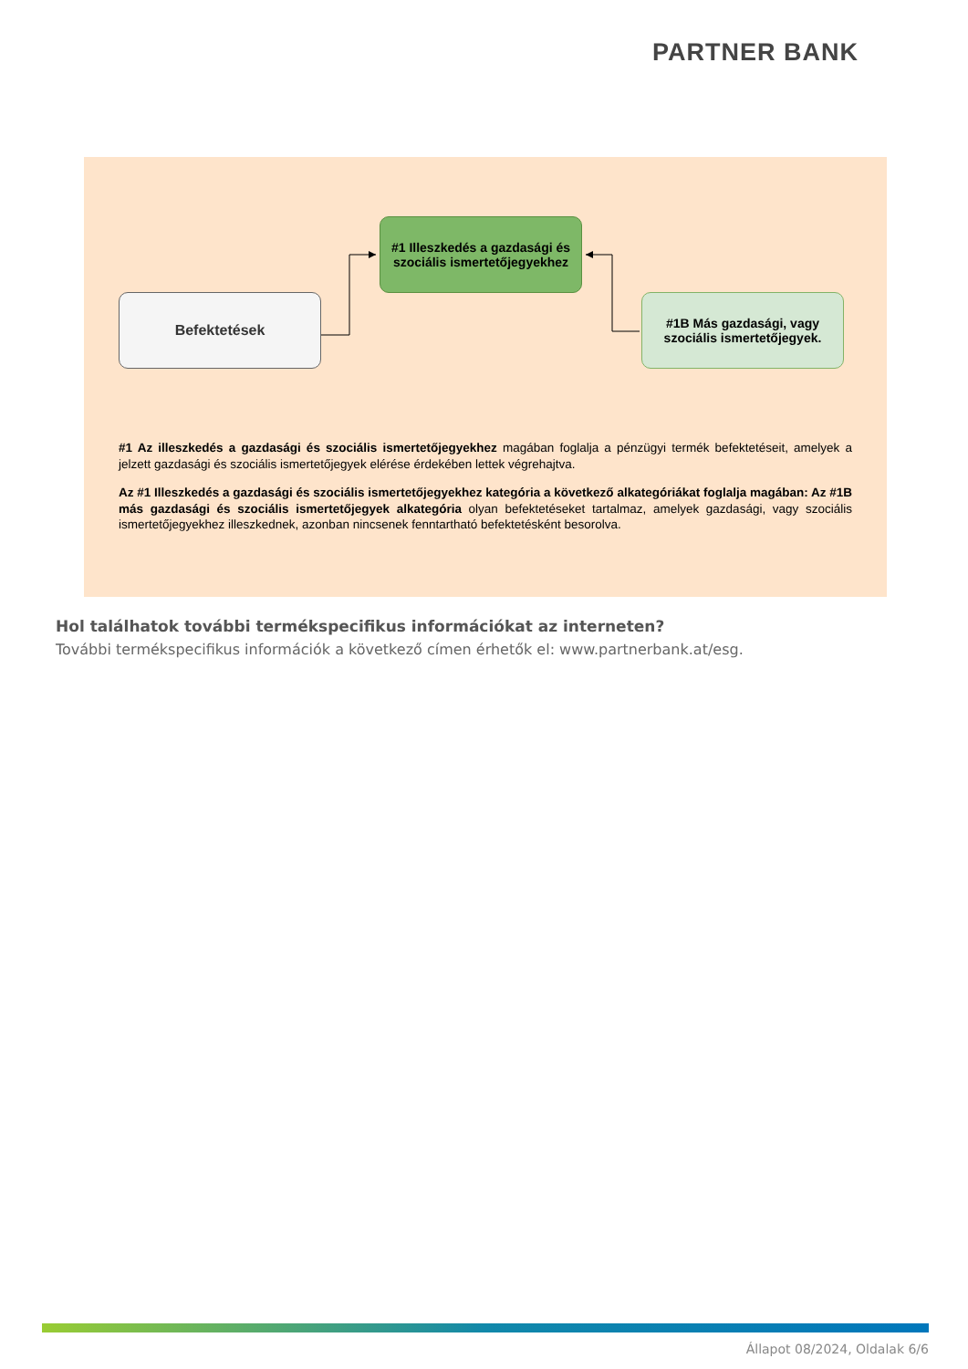PARTNER BANK
Befektetések
#1 Illeszkedés a gazdasági és szociális ismertetőjegyekhez
#1B Más gazdasági, vagy szociális ismertetőjegyek.
#1 Az illeszkedés a gazdasági és szociális ismertetőjegyekhez magában foglalja a pénzügyi termék befektetéseit, amelyek a jelzett gazdasági és szociális ismertetőjegyek elérése érdekében lettek végrehajtva.
Az #1 Illeszkedés a gazdasági és szociális ismertetőjegyekhez kategória a következő alkategóriákat foglalja magában: Az #1B más gazdasági és szociális ismertetőjegyek alkategória olyan befektetéseket tartalmaz, amelyek gazdasági, vagy szociális ismertetőjegyekhez illeszkednek, azonban nincsenek fenntartható befektetésként besorolva.
Hol találhatok további termékspecifikus információkat az interneten?
További termékspecifikus információk a következő címen érhetők el: www.partnerbank.at/esg.
Állapot 08/2024, Oldalak 6/6